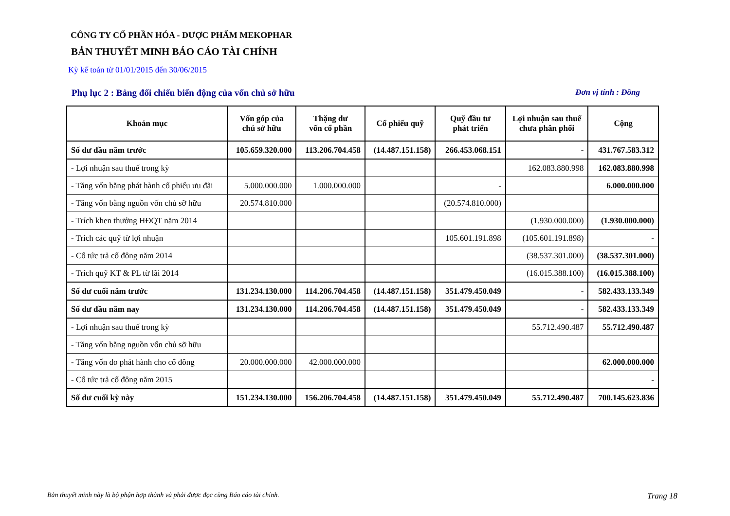CÔNG TY CỔ PHẦN HÓA - DƯỢC PHẨM MEKOPHAR
BẢN THUYẾT MINH BÁO CÁO TÀI CHÍNH
Kỳ kế toán từ 01/01/2015 đến 30/06/2015
Phụ lục 2 : Bảng đối chiếu biến động của vốn chủ sở hữu Đơn vị tính : Đồng
| Khoản mục | Vốn góp của chủ sở hữu | Thặng dư vốn cổ phần | Cổ phiếu quỹ | Quỹ đầu tư phát triển | Lợi nhuận sau thuế chưa phân phối | Cộng |
| --- | --- | --- | --- | --- | --- | --- |
| Số dư đầu năm trước | 105.659.320.000 | 113.206.704.458 | (14.487.151.158) | 266.453.068.151 | - | 431.767.583.312 |
| - Lợi nhuận sau thuế trong kỳ | | | | | 162.083.880.998 | 162.083.880.998 |
| - Tăng vốn bằng phát hành cổ phiếu ưu đãi | 5.000.000.000 | 1.000.000.000 | | - | | 6.000.000.000 |
| - Tăng vốn bằng nguồn vốn chủ sỡ hữu | 20.574.810.000 | | | (20.574.810.000) | | |
| - Trích khen thưởng HĐQT năm 2014 | | | | | (1.930.000.000) | (1.930.000.000) |
| - Trích các quỹ từ lợi nhuận | | | | 105.601.191.898 | (105.601.191.898) | - |
| - Cổ tức trả cổ đông năm 2014 | | | | | (38.537.301.000) | (38.537.301.000) |
| - Trích quỹ KT & PL từ lãi 2014 | | | | | (16.015.388.100) | (16.015.388.100) |
| Số dư cuối năm trước | 131.234.130.000 | 114.206.704.458 | (14.487.151.158) | 351.479.450.049 | - | 582.433.133.349 |
| Số dư đầu năm nay | 131.234.130.000 | 114.206.704.458 | (14.487.151.158) | 351.479.450.049 | - | 582.433.133.349 |
| - Lợi nhuận sau thuế trong kỳ | | | | | 55.712.490.487 | 55.712.490.487 |
| - Tăng vốn bằng nguồn vốn chủ sỡ hữu | | | | | | |
| - Tăng vốn do phát hành cho cổ đông | 20.000.000.000 | 42.000.000.000 | | | | 62.000.000.000 |
| - Cổ tức trả cổ đông năm 2015 | | | | | | - |
| Số dư cuối kỳ này | 151.234.130.000 | 156.206.704.458 | (14.487.151.158) | 351.479.450.049 | 55.712.490.487 | 700.145.623.836 |
Bản thuyết minh này là bộ phận hợp thành và phải được đọc cùng Báo cáo tài chính. Trang 18